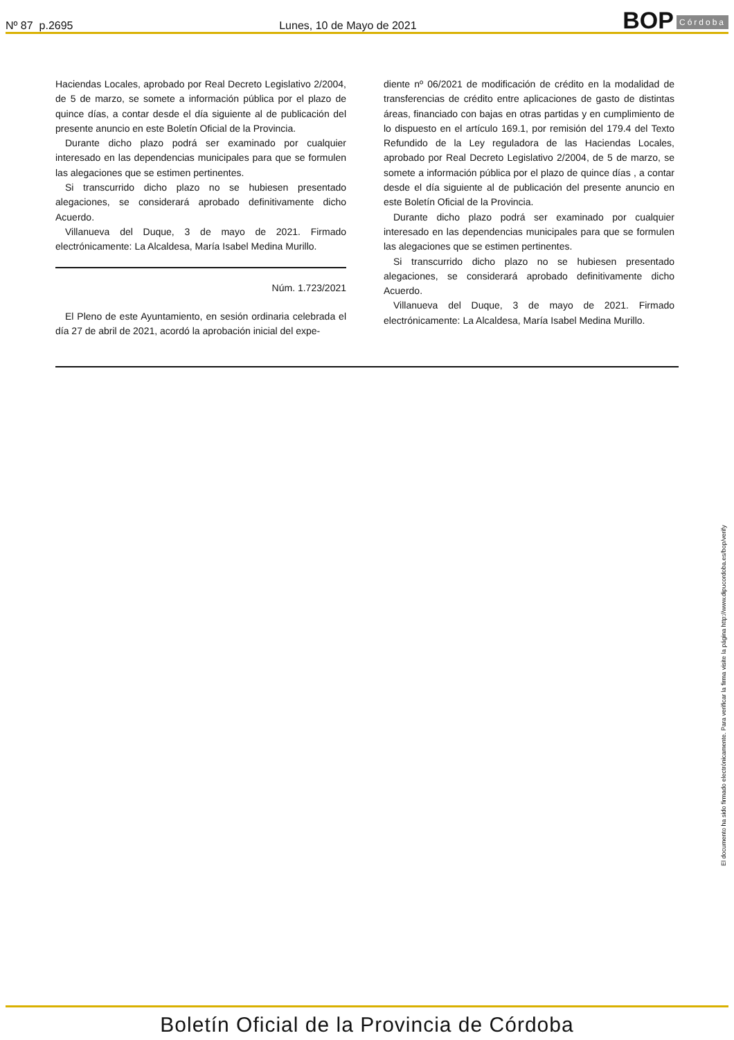Nº 87 p.2695 Lunes, 10 de Mayo de 2021
BOP Córdoba
Haciendas Locales, aprobado por Real Decreto Legislativo 2/2004, de 5 de marzo, se somete a información pública por el plazo de quince días, a contar desde el día siguiente al de publicación del presente anuncio en este Boletín Oficial de la Provincia.
Durante dicho plazo podrá ser examinado por cualquier interesado en las dependencias municipales para que se formulen las alegaciones que se estimen pertinentes.
Si transcurrido dicho plazo no se hubiesen presentado alegaciones, se considerará aprobado definitivamente dicho Acuerdo.
Villanueva del Duque, 3 de mayo de 2021. Firmado electrónicamente: La Alcaldesa, María Isabel Medina Murillo.
Núm. 1.723/2021
El Pleno de este Ayuntamiento, en sesión ordinaria celebrada el día 27 de abril de 2021, acordó la aprobación inicial del expe-
diente nº 06/2021 de modificación de crédito en la modalidad de transferencias de crédito entre aplicaciones de gasto de distintas áreas, financiado con bajas en otras partidas y en cumplimiento de lo dispuesto en el artículo 169.1, por remisión del 179.4 del Texto Refundido de la Ley reguladora de las Haciendas Locales, aprobado por Real Decreto Legislativo 2/2004, de 5 de marzo, se somete a información pública por el plazo de quince días , a contar desde el día siguiente al de publicación del presente anuncio en este Boletín Oficial de la Provincia.
Durante dicho plazo podrá ser examinado por cualquier interesado en las dependencias municipales para que se formulen las alegaciones que se estimen pertinentes.
Si transcurrido dicho plazo no se hubiesen presentado alegaciones, se considerará aprobado definitivamente dicho Acuerdo.
Villanueva del Duque, 3 de mayo de 2021. Firmado electrónicamente: La Alcaldesa, María Isabel Medina Murillo.
El documento ha sido firmado electrónicamente. Para verificar la firma visite la página http://www.dipucordoba.es/bop/verify
Boletín Oficial de la Provincia de Córdoba